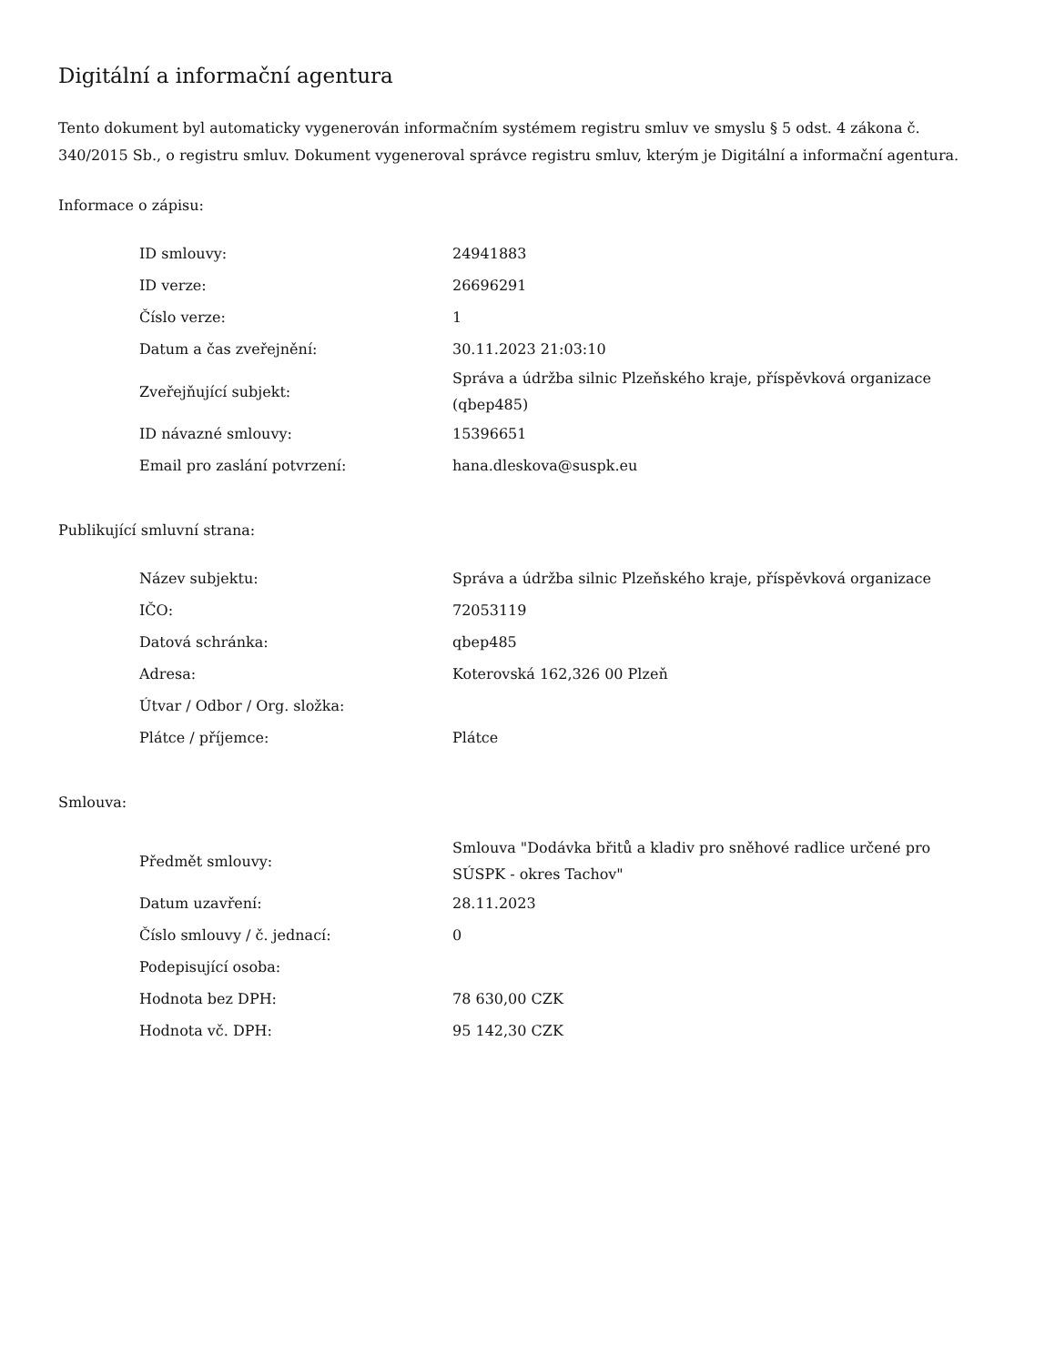Digitální a informační agentura
Tento dokument byl automaticky vygenerován informačním systémem registru smluv ve smyslu § 5 odst. 4 zákona č. 340/2015 Sb., o registru smluv. Dokument vygeneroval správce registru smluv, kterým je Digitální a informační agentura.
Informace o zápisu:
| ID smlouvy: | 24941883 |
| ID verze: | 26696291 |
| Číslo verze: | 1 |
| Datum a čas zveřejnění: | 30.11.2023 21:03:10 |
| Zveřejňující subjekt: | Správa a údržba silnic Plzeňského kraje, příspěvková organizace (qbep485) |
| ID návazné smlouvy: | 15396651 |
| Email pro zaslání potvrzení: | hana.dleskova@suspk.eu |
Publikující smluvní strana:
| Název subjektu: | Správa a údržba silnic Plzeňského kraje, příspěvková organizace |
| IČO: | 72053119 |
| Datová schránka: | qbep485 |
| Adresa: | Koterovská 162,326 00 Plzeň |
| Útvar / Odbor / Org. složka: | |
| Plátce / příjemce: | Plátce |
Smlouva:
| Předmět smlouvy: | Smlouva "Dodávka břitů a kladiv pro sněhové radlice určené pro SÚSPK - okres Tachov" |
| Datum uzavření: | 28.11.2023 |
| Číslo smlouvy / č. jednací: | 0 |
| Podepisující osoba: | |
| Hodnota bez DPH: | 78 630,00 CZK |
| Hodnota vč. DPH: | 95 142,30 CZK |